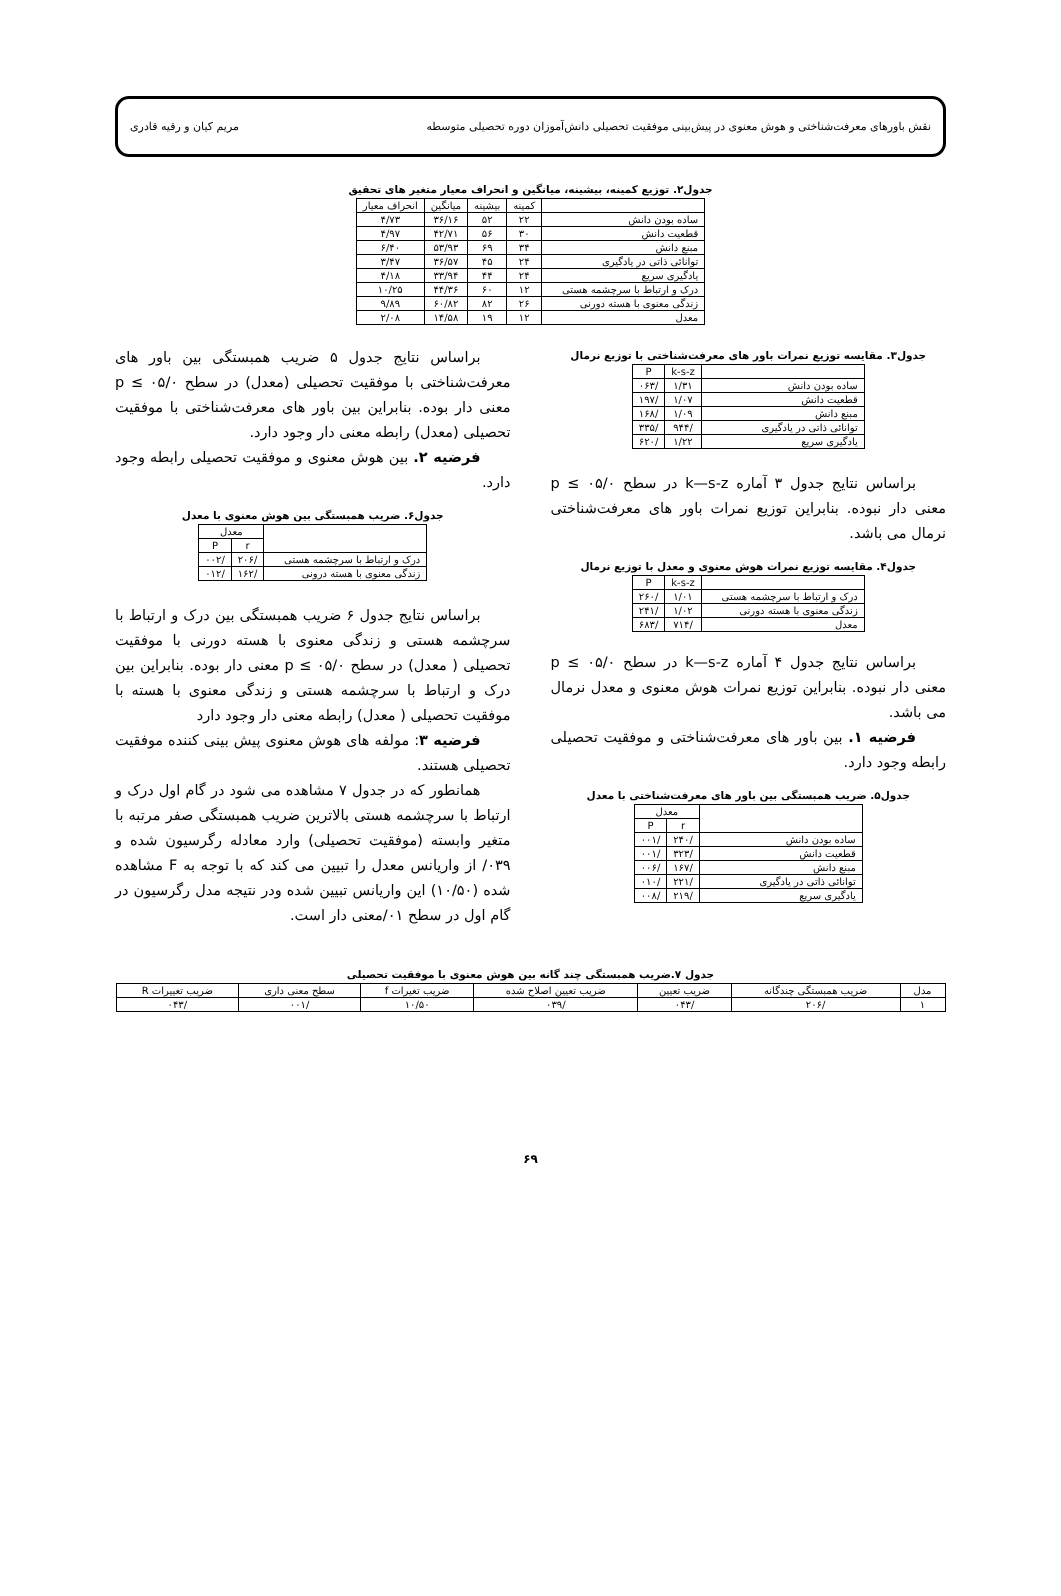نقش باورهای معرفت‌شناختی و هوش معنوی در پیش‌بینی موفقیت تحصیلی دانش‌آموزان دوره تحصیلی متوسطه مریم کیان و رقیه قادری
جدول۲. توزیع کمینه، بیشینه، میانگین و انحراف معیار متغیر های تحقیق
| | کمینه | بیشینه | میانگین | انحراف معیار |
| --- | --- | --- | --- | --- |
| ساده بودن دانش | ۲۲ | ۵۲ | ۳۶/۱۶ | ۴/۷۳ |
| قطعیت دانش | ۳۰ | ۵۶ | ۴۲/۷۱ | ۴/۹۷ |
| مبنع دانش | ۳۴ | ۶۹ | ۵۳/۹۳ | ۶/۴۰ |
| توانائی ذاتی در یادگیری | ۲۴ | ۴۵ | ۳۶/۵۷ | ۳/۴۷ |
| یادگیری سریع | ۲۴ | ۴۴ | ۳۳/۹۴ | ۴/۱۸ |
| درک و ارتباط با سرچشمه هستی | ۱۲ | ۶۰ | ۴۴/۳۶ | ۱۰/۲۵ |
| زندگی معنوی با هسته دورنی | ۲۶ | ۸۲ | ۶۰/۸۲ | ۹/۸۹ |
| معدل | ۱۲ | ۱۹ | ۱۴/۵۸ | ۲/۰۸ |
جدول۳. مقایسه توزیع نمرات باور های معرفت‌شناختی با توزیع نرمال
| | k-s-z | P |
| --- | --- | --- |
| ساده بودن دانش | ۱/۳۱ | /۰۶۳ |
| قطعیت دانش | ۱/۰۷ | /۱۹۷ |
| مبنع دانش | ۱/۰۹ | /۱۶۸ |
| توانائی ذاتی در یادگیری | /۹۴۴ | /۳۳۵ |
| یادگیری سریع | ۱/۲۲ | /۶۲۰ |
براساس نتایج جدول ۳ آماره k—s-z در سطح p ≤ ۰۵/۰ معنی دار نبوده. بنابراین توزیع نمرات باور های معرفت‌شناختی نرمال می باشد.
جدول۴. مقایسه توزیع نمرات هوش معنوی و معدل با توزیع نرمال
| | k-s-z | P |
| --- | --- | --- |
| درک و ارتباط با سرچشمه هستی | ۱/۰۱ | /۲۶۰ |
| زندگی معنوی با هسته دورنی | ۱/۰۲ | /۲۴۱ |
| معدل | /۷۱۴ | /۶۸۳ |
براساس نتایج جدول ۴ آماره k—s-z در سطح p ≤ ۰۵/۰ معنی دار نبوده. بنابراین توزیع نمرات هوش معنوی و معدل نرمال می باشد.
فرضیه ۱. بین باور های معرفت‌شناختی و موفقیت تحصیلی رابطه وجود دارد.
جدول۵. ضریب همبستگی بین باور های معرفت‌شناختی با معدل
| | معدل | |
| --- | --- | --- |
| | r | P |
| ساده بودن دانش | /۲۴۰ | /۰۰۱ |
| قطعیت دانش | /۳۲۳ | /۰۰۱ |
| مبنع دانش | /۱۶۷ | /۰۰۶ |
| توانائی ذاتی در یادگیری | /۲۲۱ | /۰۱۰ |
| یادگیری سریع | /۲۱۹ | /۰۰۸ |
براساس نتایج جدول ۵ ضریب همبستگی بین باور های معرفت‌شناختی با موفقیت تحصیلی (معدل) در سطح p ≤ ۰۵/۰ معنی دار بوده. بنابراین بین باور های معرفت‌شناختی با موفقیت تحصیلی (معدل) رابطه معنی دار وجود دارد.
فرضیه ۲. بین هوش معنوی و موفقیت تحصیلی رابطه وجود دارد.
جدول۶. ضریب همبستگی بین هوش معنوی با معدل
| | معدل | |
| --- | --- | --- |
| | r | P |
| درک و ارتباط با سرچشمه هستی | /۲۰۶ | /۰۰۲ |
| زندگی معنوی با هسته درونی | /۱۶۲ | /۰۱۲ |
براساس نتایج جدول ۶ ضریب همبستگی بین درک و ارتباط با سرچشمه هستی و زندگی معنوی با هسته دورنی با موفقیت تحصیلی ( معدل) در سطح p ≤ ۰۵/۰ معنی دار بوده. بنابراین بین درک و ارتباط با سرچشمه هستی و زندگی معنوی با هسته با موفقیت تحصیلی ( معدل) رابطه معنی دار وجود دارد
فرضیه ۳: مولفه های هوش معنوی پیش بینی کننده موفقیت تحصیلی هستند.
همانطور که در جدول ۷ مشاهده می شود در گام اول درک و ارتباط با سرچشمه هستی بالاترین ضریب همبستگی صفر مرتبه با متغیر وابسته (موفقیت تحصیلی) وارد معادله رگرسیون شده و ۰۳۹/ از واریانس معدل را تبیین می کند که با توجه به F مشاهده شده (۱۰/۵۰) این واریانس تبیین شده ودر نتیجه مدل رگرسیون در گام اول در سطح ۰۱/معنی دار است.
جدول ۷.ضریب همبستگی چند گانه بین هوش معنوی با موفقیت تحصیلی
| مدل | ضریب همبستگی چندگانه | ضریب تعیین | ضریب تعیین اصلاح شده | ضریب تغیرات f | سطح معنی داری | ضریب تغییرات R |
| --- | --- | --- | --- | --- | --- | --- |
| ۱ | /۲۰۶ | /۰۴۳ | /۰۳۹ | ۱۰/۵۰ | /۰۰۱ | /۰۴۳ |
۶۹